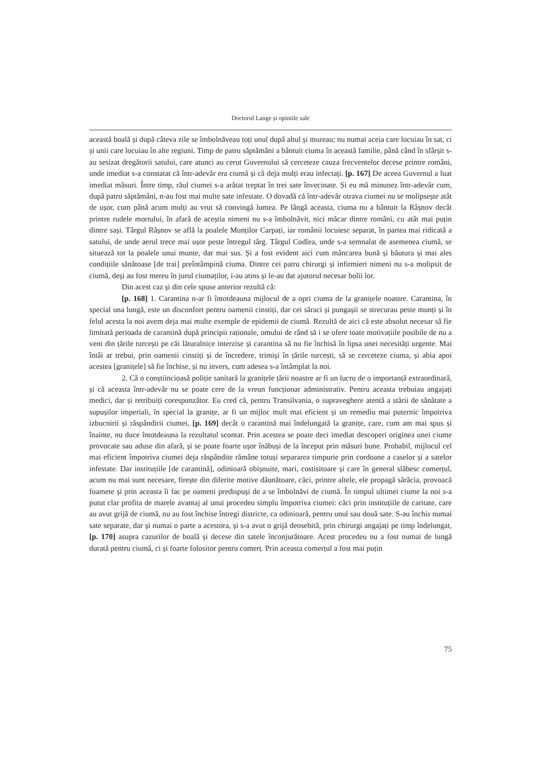Doctorul Lange și opiniile sale
această boală și după câteva zile se îmbolnăveau toți unul după altul și mureau; nu numai aceia care locuiau în sat, ci și unii care locuiau în alte regiuni. Timp de patru săptămâni a bântuit ciuma în această familie, până când în sfârșit s-au sesizat dregătorii satului, care atunci au cerut Guvernului să cerceteze cauza frecventelor decese printre români, unde imediat s-a constatat că într-adevăr era ciumă și că deja mulți erau infectați. [p. 167] De aceea Guvernul a luat imediat măsuri. Între timp, răul ciumei s-a arătat treptat în trei sate învecinate. Și eu mă minunez într-adevăr cum, după patru săptămâni, n-au fost mai multe sate infestate. O dovadă că într-adevăr otrava ciumei nu se molipsește atât de ușor, cum până acum mulți au vrut să convingă lumea. Pe lângă aceasta, ciuma nu a bântuit la Râșnov decât printre rudele mortului, în afară de aceștia nimeni nu s-a îmbolnăvit, nici măcar dintre români, cu atât mai puțin dintre sași. Târgul Râșnov se află la poalele Munților Carpați, iar românii locuiesc separat, în partea mai ridicată a satului, de unde aerul trece mai ușor peste întregul târg. Târgul Codlea, unde s-a semnalat de asemenea ciumă, se situează tot la poalele unui munte, dar mai sus. Și a fost evident aici cum mâncarea bună și băutura și mai ales condițiile sănătoase [de trai] preîntâmpină ciuma. Dintre cei patru chirurgi și infirmieri nimeni nu s-a molipsit de ciumă, deși au fost mereu în jurul ciumaților, i-au atins și le-au dat ajutorul necesar bolii lor.
Din acest caz și din cele spuse anterior rezultă că:
[p. 168] 1. Carantina n-ar fi întotdeauna mijlocul de a opri ciuma de la granițele noastre. Carantina, în special una lungă, este un disconfort pentru oamenii cinstiți, dar cei săraci și pungașii se strecurau peste munți și în felul acesta la noi avem deja mai multe exemple de epidemii de ciumă. Rezultă de aici că este absolut necesar să fie limitată perioada de carantină după principii raționale, omului de rând să i se ofere toate motivațiile posibile de nu a veni din țările turcești pe căi lăturalnice interzise și carantina să nu fie închisă în lipsa unei necesități urgente. Mai întâi ar trebui, prin oamenii cinstiți și de încredere, trimiși în țările turcești, să se cerceteze ciuma, și abia apoi acestea [granițele] să fie închise, și nu invers, cum adesea s-a întâmplat la noi.
2. Că o conștiincioasă poliție sanitară la granițele țării noastre ar fi un lucru de o importanță extraordinară, și că aceasta într-adevăr nu se poate cere de la vreun funcționar administrativ. Pentru aceasta trebuiau angajați medici, dar și retribuiți corespunzător. Eu cred că, pentru Transilvania, o supraveghere atentă a stării de sănătate a supușilor imperiali, în special la granițe, ar fi un mijloc mult mai eficient și un remediu mai puternic împotriva izbucnirii și răspândirii ciumei, [p. 169] decât o carantină mai îndelungată la granițe, care, cum am mai spus și înainte, nu duce întotdeauna la rezultatul scontat. Prin acestea se poate deci imediat descoperi originea unei ciume provocate sau aduse din afară, și se poate foarte ușor înăbuși de la început prin măsuri bune. Probabil, mijlocul cel mai eficient împotriva ciumei deja răspândite rămâne totuși separarea timpurie prin cordoane a caselor și a satelor infestate. Dar instituțiile [de carantină], odinioară obișnuite, mari, costisitoare și care în general slăbesc comerțul, acum nu mai sunt necesare, firește din diferite motive dăunătoare, căci, printre altele, ele propagă sărăcia, provoacă foamete și prin aceasta îi fac pe oameni predispuși de a se îmbolnăvi de ciumă. În timpul ultimei ciume la noi s-a putut clar profita de marele avantaj al unui procedeu simplu împotriva ciumei: căci prin instituțiile de caritate, care au avut grijă de ciumă, nu au fost închise întregi districte, ca odinioară, pentru unul sau două sate. S-au închis numai sate separate, dar și numai o parte a acestora, și s-a avut o grijă deosebită, prin chirurgi angajați pe timp îndelungat, [p. 170] asupra cazurilor de boală și decese din satele înconjurătoare. Acest procedeu nu a fost numai de lungă durată pentru ciumă, ci și foarte folositor pentru comerț. Prin aceasta comerțul a fost mai puțin
75